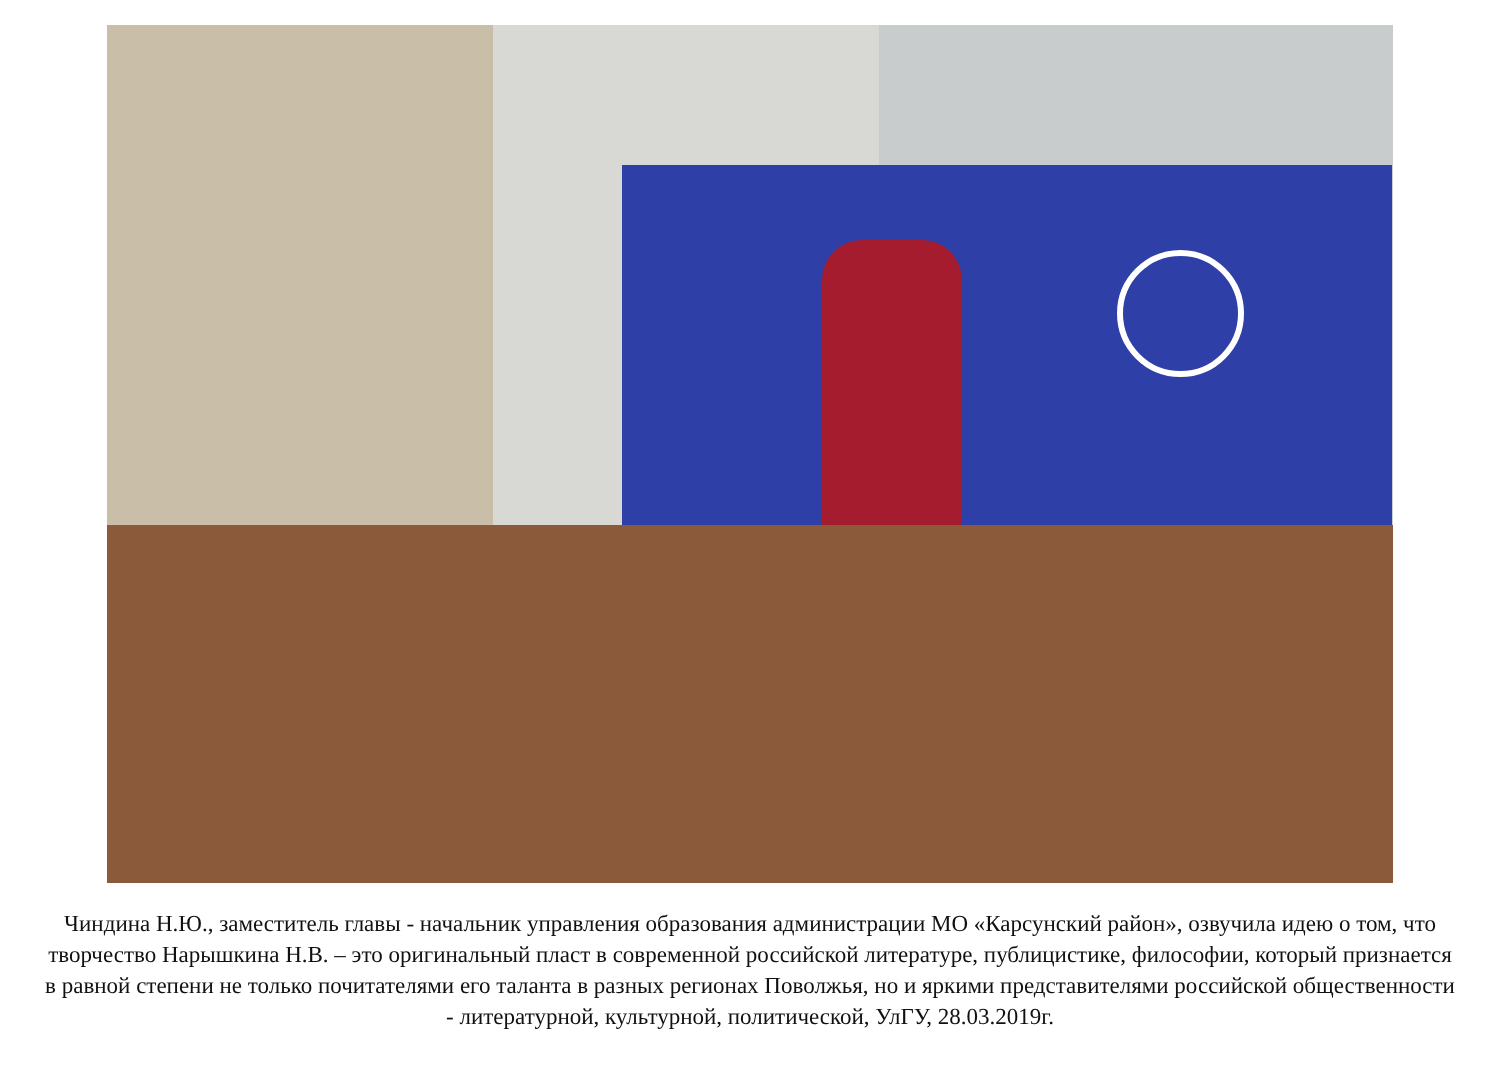Чиндина Н.Ю., заместитель главы - начальник управления образования администрации МО «Карсунский район», озвучила идею о том, что творчество Нарышкина Н.В. – это оригинальный пласт в современной российской литературе, публицистике, философии, который признается в равной степени не только почитателями его таланта в разных регионах Поволжья, но и яркими представителями российской общественности - литературной, культурной, политической, УлГУ, 28.03.2019г.